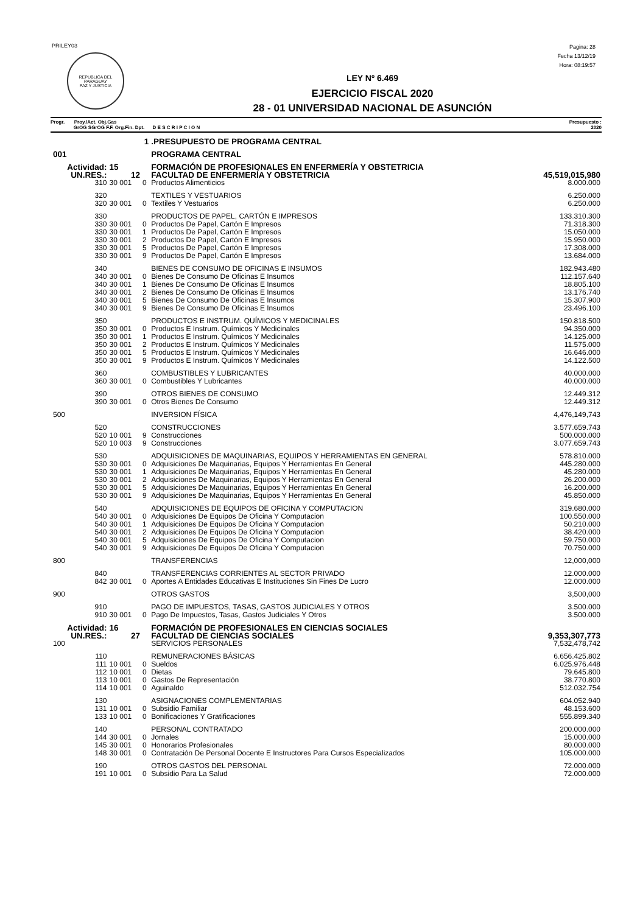PRILEY03
REPUBLICA DEL PARAGUAY
PAZ Y JUSTICIA
Pagina: 28
Fecha 13/12/19
Hora: 08:19:57
LEY Nº 6.469
EJERCICIO FISCAL 2020
28 - 01 UNIVERSIDAD NACIONAL DE ASUNCIÓN
Progr. Proy./Act. Obj.Gas
GrOG SGrOG F.F. Org.Fin. Dpt. D E S C R I P C I O N
Presupuesto :
2020
| 1 | | | .PRESUPUESTO DE PROGRAMA CENTRAL | |
| 001 | | | PROGRAMA CENTRAL | |
| Actividad: | 15 | | FORMACIÓN DE PROFESIONALES EN ENFERMERÍA Y OBSTETRICIA | |
| UN.RES.: | 12 | | FACULTAD DE ENFERMERÍA Y OBSTETRICIA | 45,519,015,980 |
| 310 | 30 001 | 0 | Productos Alimenticios | 8.000.000 |
| 320 | | | TEXTILES Y VESTUARIOS | 6.250.000 |
| 320 | 30 001 | 0 | Textiles Y Vestuarios | 6.250.000 |
| 330 | | | PRODUCTOS DE PAPEL, CARTÓN E IMPRESOS | 133.310.300 |
| 330 | 30 001 | 0 | Productos De Papel, Cartón E Impresos | 71.318.300 |
| 330 | 30 001 | 1 | Productos De Papel, Cartón E Impresos | 15.050.000 |
| 330 | 30 001 | 2 | Productos De Papel, Cartón E Impresos | 15.950.000 |
| 330 | 30 001 | 5 | Productos De Papel, Cartón E Impresos | 17.308.000 |
| 330 | 30 001 | 9 | Productos De Papel, Cartón E Impresos | 13.684.000 |
| 340 | | | BIENES DE CONSUMO DE OFICINAS E INSUMOS | 182.943.480 |
| 340 | 30 001 | 0 | Bienes De Consumo De Oficinas E Insumos | 112.157.640 |
| 340 | 30 001 | 1 | Bienes De Consumo De Oficinas E Insumos | 18.805.100 |
| 340 | 30 001 | 2 | Bienes De Consumo De Oficinas E Insumos | 13.176.740 |
| 340 | 30 001 | 5 | Bienes De Consumo De Oficinas E Insumos | 15.307.900 |
| 340 | 30 001 | 9 | Bienes De Consumo De Oficinas E Insumos | 23.496.100 |
| 350 | | | PRODUCTOS E INSTRUM. QUÍMICOS Y MEDICINALES | 150.818.500 |
| 350 | 30 001 | 0 | Productos E Instrum. Químicos Y Medicinales | 94.350.000 |
| 350 | 30 001 | 1 | Productos E Instrum. Químicos Y Medicinales | 14.125.000 |
| 350 | 30 001 | 2 | Productos E Instrum. Químicos Y Medicinales | 11.575.000 |
| 350 | 30 001 | 5 | Productos E Instrum. Químicos Y Medicinales | 16.646.000 |
| 350 | 30 001 | 9 | Productos E Instrum. Químicos Y Medicinales | 14.122.500 |
| 360 | | | COMBUSTIBLES Y LUBRICANTES | 40.000.000 |
| 360 | 30 001 | 0 | Combustibles Y Lubricantes | 40.000.000 |
| 390 | | | OTROS BIENES DE CONSUMO | 12.449.312 |
| 390 | 30 001 | 0 | Otros Bienes De Consumo | 12.449.312 |
| 500 | | | INVERSION FÍSICA | 4,476,149,743 |
| 520 | | | CONSTRUCCIONES | 3.577.659.743 |
| 520 | 10 001 | 9 | Construcciones | 500.000.000 |
| 520 | 10 003 | 9 | Construcciones | 3.077.659.743 |
| 530 | | | ADQUISICIONES DE MAQUINARIAS, EQUIPOS Y HERRAMIENTAS EN GENERAL | 578.810.000 |
| 530 | 30 001 | 0 | Adquisiciones De Maquinarias, Equipos Y Herramientas En General | 445.280.000 |
| 530 | 30 001 | 1 | Adquisiciones De Maquinarias, Equipos Y Herramientas En General | 45.280.000 |
| 530 | 30 001 | 2 | Adquisiciones De Maquinarias, Equipos Y Herramientas En General | 26.200.000 |
| 530 | 30 001 | 5 | Adquisiciones De Maquinarias, Equipos Y Herramientas En General | 16.200.000 |
| 530 | 30 001 | 9 | Adquisiciones De Maquinarias, Equipos Y Herramientas En General | 45.850.000 |
| 540 | | | ADQUISICIONES DE EQUIPOS DE OFICINA Y COMPUTACION | 319.680.000 |
| 540 | 30 001 | 0 | Adquisiciones De Equipos De Oficina Y Computacion | 100.550.000 |
| 540 | 30 001 | 1 | Adquisiciones De Equipos De Oficina Y Computacion | 50.210.000 |
| 540 | 30 001 | 2 | Adquisiciones De Equipos De Oficina Y Computacion | 38.420.000 |
| 540 | 30 001 | 5 | Adquisiciones De Equipos De Oficina Y Computacion | 59.750.000 |
| 540 | 30 001 | 9 | Adquisiciones De Equipos De Oficina Y Computacion | 70.750.000 |
| 800 | | | TRANSFERENCIAS | 12,000,000 |
| 840 | | | TRANSFERENCIAS CORRIENTES AL SECTOR PRIVADO | 12.000.000 |
| 842 | 30 001 | 0 | Aportes A Entidades Educativas E Instituciones Sin Fines De Lucro | 12.000.000 |
| 900 | | | OTROS GASTOS | 3,500,000 |
| 910 | | | PAGO DE IMPUESTOS, TASAS, GASTOS JUDICIALES Y OTROS | 3.500.000 |
| 910 | 30 001 | 0 | Pago De Impuestos, Tasas, Gastos Judiciales Y Otros | 3.500.000 |
| Actividad: | 16 | | FORMACIÓN DE PROFESIONALES EN CIENCIAS SOCIALES | |
| UN.RES.: | 27 | | FACULTAD DE CIENCIAS SOCIALES | 9,353,307,773 |
| 100 | | | SERVICIOS PERSONALES | 7,532,478,742 |
| 110 | | | REMUNERACIONES BÁSICAS | 6.656.425.802 |
| 111 | 10 001 | 0 | Sueldos | 6.025.976.448 |
| 112 | 10 001 | 0 | Dietas | 79.645.800 |
| 113 | 10 001 | 0 | Gastos De Representación | 38.770.800 |
| 114 | 10 001 | 0 | Aguinaldo | 512.032.754 |
| 130 | | | ASIGNACIONES COMPLEMENTARIAS | 604.052.940 |
| 131 | 10 001 | 0 | Subsidio Familiar | 48.153.600 |
| 133 | 10 001 | 0 | Bonificaciones Y Gratificaciones | 555.899.340 |
| 140 | | | PERSONAL CONTRATADO | 200.000.000 |
| 144 | 30 001 | 0 | Jornales | 15.000.000 |
| 145 | 30 001 | 0 | Honorarios Profesionales | 80.000.000 |
| 148 | 30 001 | 0 | Contratación De Personal Docente E Instructores Para Cursos Especializados | 105.000.000 |
| 190 | | | OTROS GASTOS DEL PERSONAL | 72.000.000 |
| 191 | 10 001 | 0 | Subsidio Para La Salud | 72.000.000 |